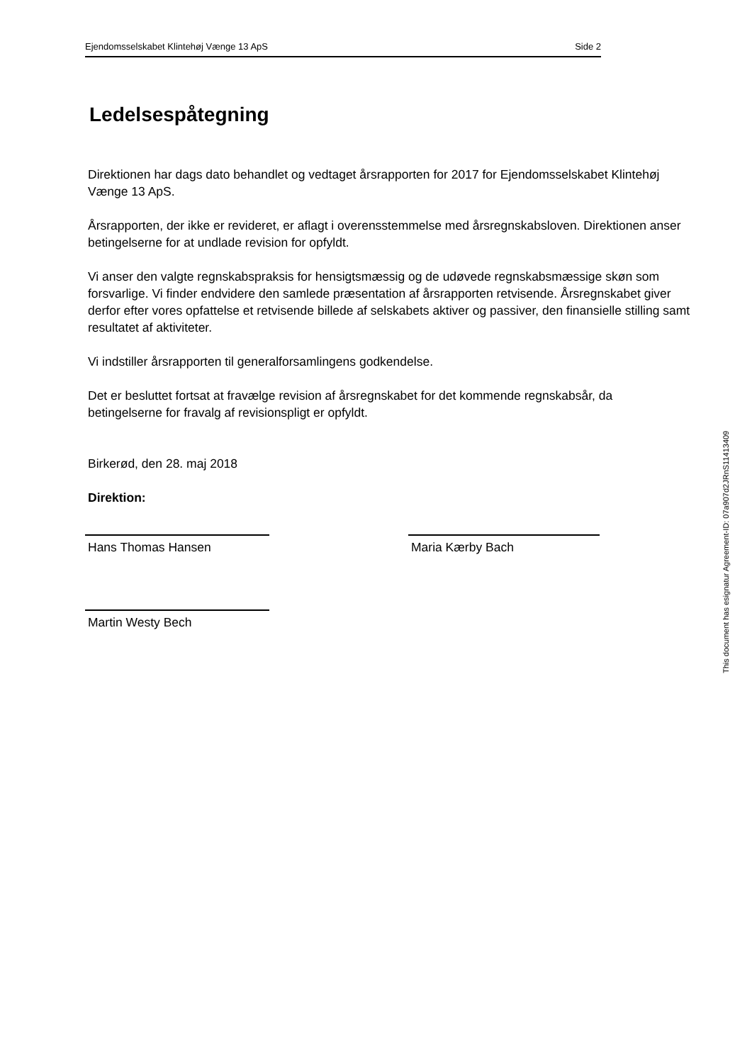Ejendomsselskabet Klintehøj Vænge 13 ApS Side 2
Ledelsespåtegning
Direktionen har dags dato behandlet og vedtaget årsrapporten for 2017 for Ejendomsselskabet Klintehøj Vænge 13 ApS.
Årsrapporten, der ikke er revideret, er aflagt i overensstemmelse med årsregnskabsloven. Direktionen anser betingelserne for at undlade revision for opfyldt.
Vi anser den valgte regnskabspraksis for hensigtsmæssig og de udøvede regnskabsmæssige skøn som forsvarlige. Vi finder endvidere den samlede præsentation af årsrapporten retvisende. Årsregnskabet giver derfor efter vores opfattelse et retvisende billede af selskabets aktiver og passiver, den finansielle stilling samt resultatet af aktiviteter.
Vi indstiller årsrapporten til generalforsamlingens godkendelse.
Det er besluttet fortsat at fravælge revision af årsregnskabet for det kommende regnskabsår, da betingelserne for fravalg af revisionspligt er opfyldt.
Birkerød, den 28. maj 2018
Direktion:
Hans Thomas Hansen Maria Kærby Bach
Martin Westy Bech
This document has esignatur Agreement-ID: 07a907d2JRnS11413409